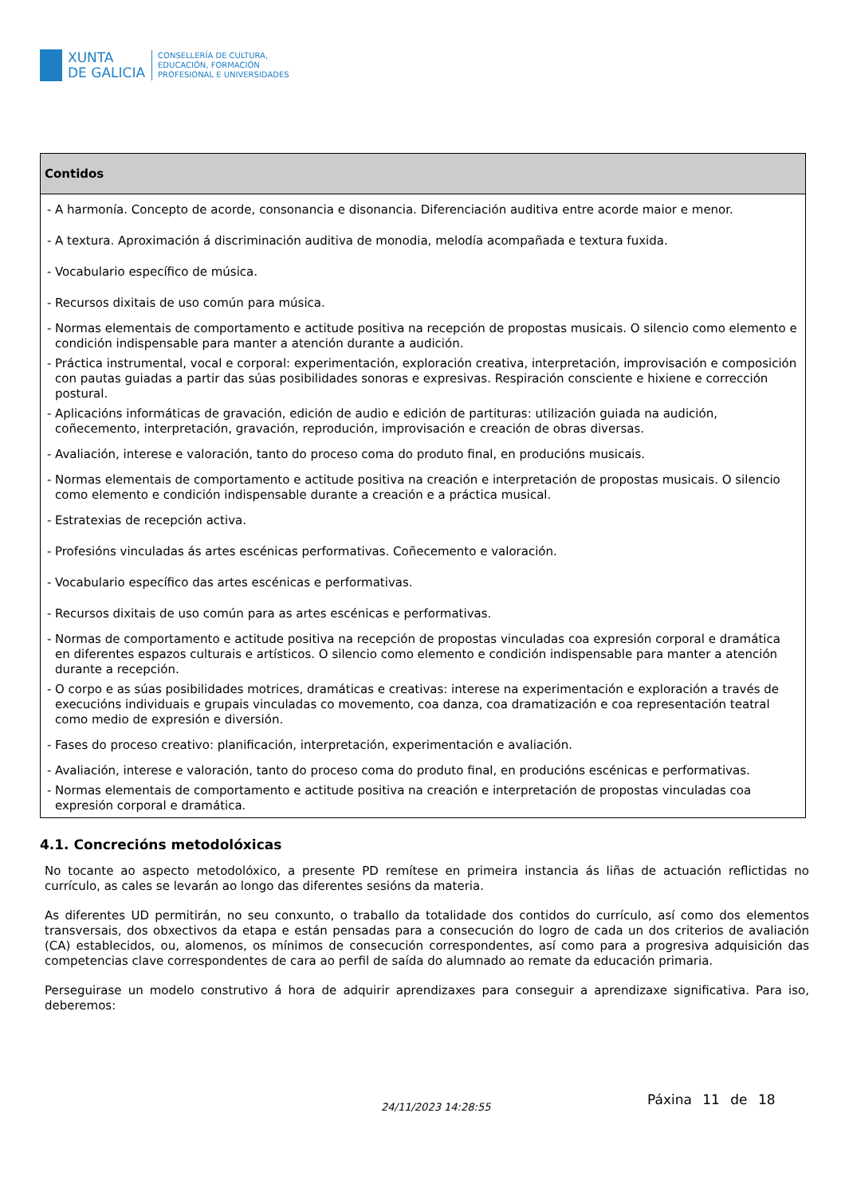XUNTA
DE GALICIA
CONSELLERÍA DE CULTURA,
EDUCACIÓN, FORMACIÓN
PROFESIONAL E UNIVERSIDADES
| Contidos |
| --- |
| - A harmonía. Concepto de acorde, consonancia e disonancia. Diferenciación auditiva entre acorde maior e menor. - A textura. Aproximación á discriminación auditiva de monodia, melodía acompañada e textura fuxida. - Vocabulario específico de música. - Recursos dixitais de uso común para música. - Normas elementais de comportamento e actitude positiva na recepción de propostas musicais. O silencio como elemento e condición indispensable para manter a atención durante a audición. - Práctica instrumental, vocal e corporal: experimentación, exploración creativa, interpretación, improvisación e composición con pautas guiadas a partir das súas posibilidades sonoras e expresivas. Respiración consciente e hixiene e corrección postural. - Aplicacións informáticas de gravación, edición de audio e edición de partituras: utilización guiada na audición, coñecemento, interpretación, gravación, reprodución, improvisación e creación de obras diversas. - Avaliación, interese e valoración, tanto do proceso coma do produto final, en producións musicais. - Normas elementais de comportamento e actitude positiva na creación e interpretación de propostas musicais. O silencio como elemento e condición indispensable durante a creación e a práctica musical. - Estratexias de recepción activa. - Profesións vinculadas ás artes escénicas performativas. Coñecemento e valoración. - Vocabulario específico das artes escénicas e performativas. - Recursos dixitais de uso común para as artes escénicas e performativas. - Normas de comportamento e actitude positiva na recepción de propostas vinculadas coa expresión corporal e dramática en diferentes espazos culturais e artísticos. O silencio como elemento e condición indispensable para manter a atención durante a recepción. - O corpo e as súas posibilidades motrices, dramáticas e creativas: interese na experimentación e exploración a través de execucións individuais e grupais vinculadas co movemento, coa danza, coa dramatización e coa representación teatral como medio de expresión e diversión. - Fases do proceso creativo: planificación, interpretación, experimentación e avaliación. - Avaliación, interese e valoración, tanto do proceso coma do produto final, en producións escénicas e performativas. - Normas elementais de comportamento e actitude positiva na creación e interpretación de propostas vinculadas coa expresión corporal e dramática. |
4.1. Concrecións metodolóxicas
No tocante ao aspecto metodolóxico, a presente PD remítese en primeira instancia ás liñas de actuación reflictidas no currículo, as cales se levarán ao longo das diferentes sesións da materia.
As diferentes UD permitirán, no seu conxunto, o traballo da totalidade dos contidos do currículo, así como dos elementos transversais, dos obxectivos da etapa e están pensadas para a consecución do logro de cada un dos criterios de avaliación (CA) establecidos, ou, alomenos, os mínimos de consecución correspondentes, así como para a progresiva adquisición das competencias clave correspondentes de cara ao perfil de saída do alumnado ao remate da educación primaria.
Perseguirase un modelo construtivo á hora de adquirir aprendizaxes para conseguir a aprendizaxe significativa. Para iso, deberemos:
24/11/2023 14:28:55 Páxina 11 de 18